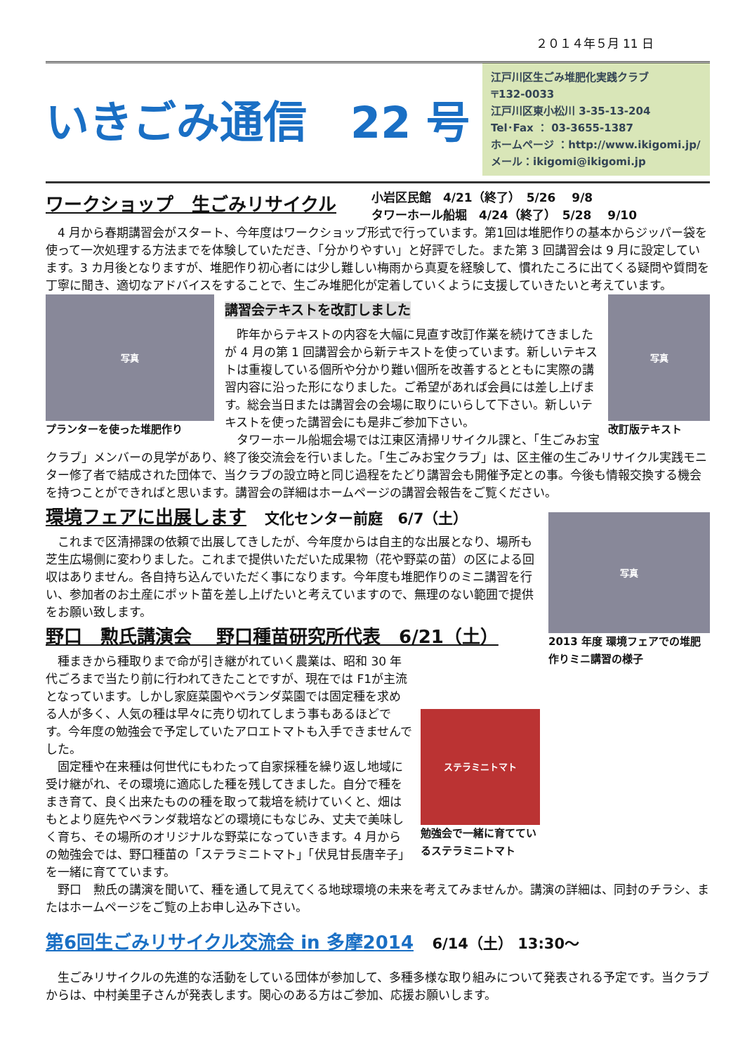２０１４年５月 11 日
いきごみ通信　22 号
江戸川区生ごみ堆肥化実践クラブ
〒132-0033
江戸川区東小松川 3-35-13-204
Tel･Fax ： 03-3655-1387
ホームページ ：http://www.ikigomi.jp/
メール：ikigomi@ikigomi.jp
ワークショップ　生ごみリサイクル
小岩区民館　4/21（終了）　5/26　 9/8
タワーホール船堀　4/24（終了）　5/28　 9/10
4 月から春期講習会がスタート、今年度はワークショップ形式で行っています。第1回は堆肥作りの基本からジッパー袋を使って一次処理する方法までを体験していただき、「分かりやすい」と好評でした。また第 3 回講習会は 9 月に設定しています。3 カ月後となりますが、堆肥作り初心者には少し難しい梅雨から真夏を経験して、慣れたころに出てくる疑問や質問を丁寧に聞き、適切なアドバイスをすることで、生ごみ堆肥化が定着していくように支援していきたいと考えています。
写真
プランターを使った堆肥作り
写真
改訂版テキスト
講習会テキストを改訂しました
昨年からテキストの内容を大幅に見直す改訂作業を続けてきましたが 4 月の第 1 回講習会から新テキストを使っています。新しいテキストは重複している個所や分かり難い個所を改善するとともに実際の講習内容に沿った形になりました。ご希望があれば会員には差し上げます。総会当日または講習会の会場に取りにいらして下さい。新しいテキストを使った講習会にも是非ご参加下さい。
タワーホール船堀会場では江東区清掃リサイクル課と、「生ごみお宝クラブ」メンバーの見学があり、終了後交流会を行いました。「生ごみお宝クラブ」は、区主催の生ごみリサイクル実践モニター修了者で結成された団体で、当クラブの設立時と同じ過程をたどり講習会も開催予定との事。今後も情報交換する機会を持つことができればと思います。講習会の詳細はホームページの講習会報告をご覧ください。
写真
2013 年度 環境フェアでの堆肥作りミニ講習の様子
環境フェアに出展します
　文化センター前庭　6/7（土）
これまで区清掃課の依頼で出展してきしたが、今年度からは自主的な出展となり、場所も芝生広場側に変わりました。これまで提供いただいた成果物（花や野菜の苗）の区による回収はありません。各自持ち込んでいただく事になります。今年度も堆肥作りのミニ講習を行い、参加者のお土産にポット苗を差し上げたいと考えていますので、無理のない範囲で提供をお願い致します。
野口　勲氏講演会　 野口種苗研究所代表　6/21（土）
ステラミニトマト
勉強会で一緒に育てているステラミニトマト
種まきから種取りまで命が引き継がれていく農業は、昭和 30 年代ごろまで当たり前に行われてきたことですが、現在では F1が主流となっています。しかし家庭菜園やベランダ菜園では固定種を求める人が多く、人気の種は早々に売り切れてしまう事もあるほどです。今年度の勉強会で予定していたアロエトマトも入手できませんでした。
固定種や在来種は何世代にもわたって自家採種を繰り返し地域に受け継がれ、その環境に適応した種を残してきました。自分で種をまき育て、良く出来たものの種を取って栽培を続けていくと、畑はもとより庭先やベランダ栽培などの環境にもなじみ、丈夫で美味しく育ち、その場所のオリジナルな野菜になっていきます。4 月からの勉強会では、野口種苗の「ステラミニトマト」「伏見甘長唐辛子」を一緒に育てています。
野口　勲氏の講演を聞いて、種を通して見えてくる地球環境の未来を考えてみませんか。講演の詳細は、同封のチラシ、またはホームページをご覧の上お申し込み下さい。
第6回生ごみリサイクル交流会 in 多摩2014
　6/14（土） 13:30～
生ごみリサイクルの先進的な活動をしている団体が参加して、多種多様な取り組みについて発表される予定です。当クラブからは、中村美里子さんが発表します。関心のある方はご参加、応援お願いします。